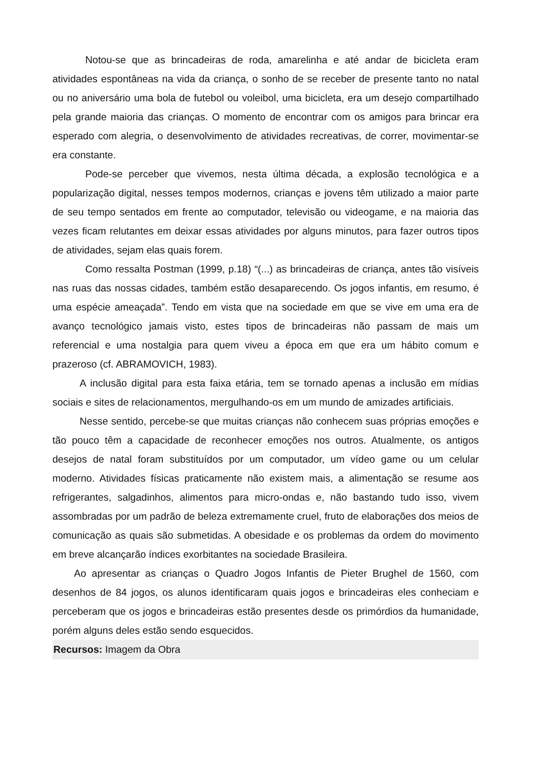Notou-se que as brincadeiras de roda, amarelinha e até andar de bicicleta eram atividades espontâneas na vida da criança, o sonho de se receber de presente tanto no natal ou no aniversário uma bola de futebol ou voleibol, uma bicicleta, era um desejo compartilhado pela grande maioria das crianças. O momento de encontrar com os amigos para brincar era esperado com alegria, o desenvolvimento de atividades recreativas, de correr, movimentar-se era constante.
Pode-se perceber que vivemos, nesta última década, a explosão tecnológica e a popularização digital, nesses tempos modernos, crianças e jovens têm utilizado a maior parte de seu tempo sentados em frente ao computador, televisão ou videogame, e na maioria das vezes ficam relutantes em deixar essas atividades por alguns minutos, para fazer outros tipos de atividades, sejam elas quais forem.
Como ressalta Postman (1999, p.18) “(...) as brincadeiras de criança, antes tão visíveis nas ruas das nossas cidades, também estão desaparecendo. Os jogos infantis, em resumo, é uma espécie ameaçada”. Tendo em vista que na sociedade em que se vive em uma era de avanço tecnológico jamais visto, estes tipos de brincadeiras não passam de mais um referencial e uma nostalgia para quem viveu a época em que era um hábito comum e prazeroso (cf. ABRAMOVICH, 1983).
A inclusão digital para esta faixa etária, tem se tornado apenas a inclusão em mídias sociais e sites de relacionamentos, mergulhando-os em um mundo de amizades artificiais.
Nesse sentido, percebe-se que muitas crianças não conhecem suas próprias emoções e tão pouco têm a capacidade de reconhecer emoções nos outros. Atualmente, os antigos desejos de natal foram substituídos por um computador, um vídeo game ou um celular moderno. Atividades físicas praticamente não existem mais, a alimentação se resume aos refrigerantes, salgadinhos, alimentos para micro-ondas e, não bastando tudo isso, vivem assombradas por um padrão de beleza extremamente cruel, fruto de elaborações dos meios de comunicação as quais são submetidas. A obesidade e os problemas da ordem do movimento em breve alcançarão índices exorbitantes na sociedade Brasileira.
Ao apresentar as crianças o Quadro Jogos Infantis de Pieter Brughel de 1560, com desenhos de 84 jogos, os alunos identificaram quais jogos e brincadeiras eles conheciam e perceberam que os jogos e brincadeiras estão presentes desde os primórdios da humanidade, porém alguns deles estão sendo esquecidos.
Recursos: Imagem da Obra